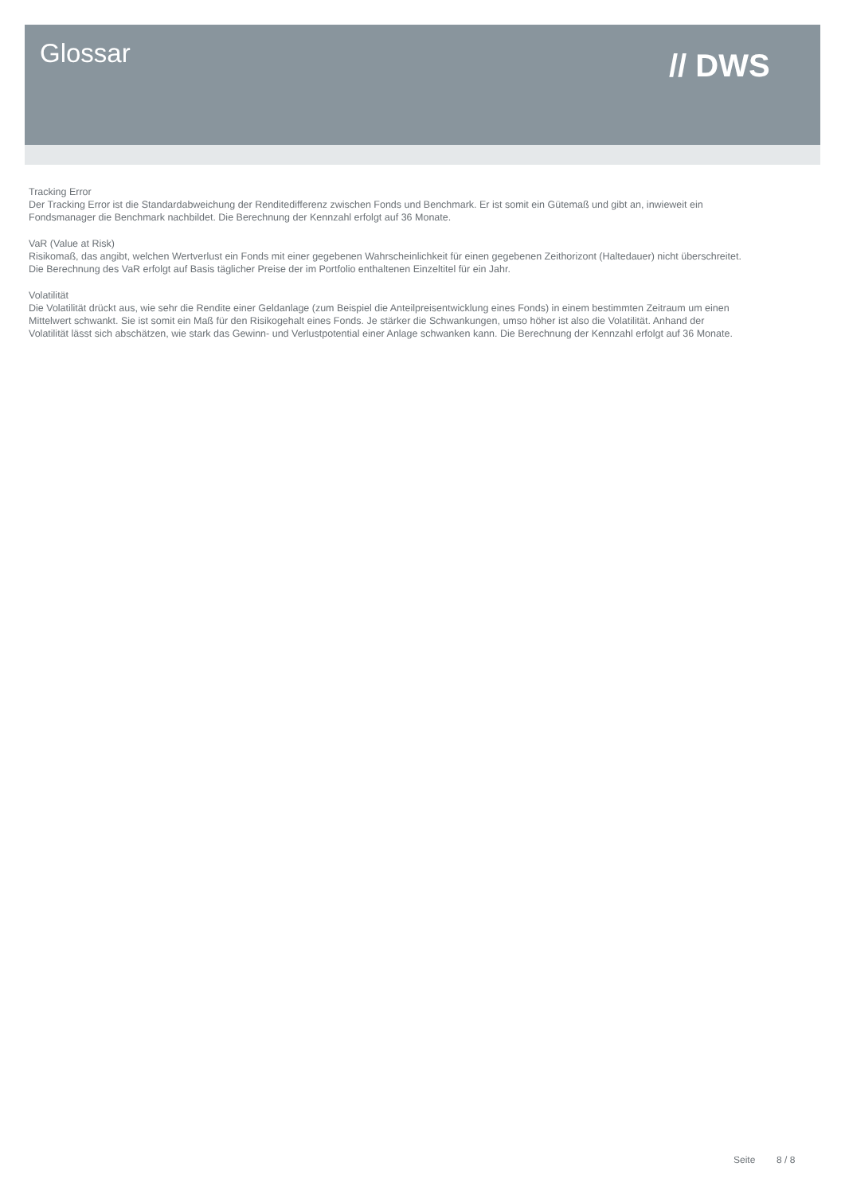Glossar // DWS
Tracking Error
Der Tracking Error ist die Standardabweichung der Renditedifferenz zwischen Fonds und Benchmark. Er ist somit ein Gütemaß und gibt an, inwieweit ein Fondsmanager die Benchmark nachbildet. Die Berechnung der Kennzahl erfolgt auf 36 Monate.
VaR (Value at Risk)
Risikomaß, das angibt, welchen Wertverlust ein Fonds mit einer gegebenen Wahrscheinlichkeit für einen gegebenen Zeithorizont (Haltedauer) nicht überschreitet. Die Berechnung des VaR erfolgt auf Basis täglicher Preise der im Portfolio enthaltenen Einzeltitel für ein Jahr.
Volatilität
Die Volatilität drückt aus, wie sehr die Rendite einer Geldanlage (zum Beispiel die Anteilpreisentwicklung eines Fonds) in einem bestimmten Zeitraum um einen Mittelwert schwankt. Sie ist somit ein Maß für den Risikogehalt eines Fonds. Je stärker die Schwankungen, umso höher ist also die Volatilität. Anhand der Volatilität lässt sich abschätzen, wie stark das Gewinn- und Verlustpotential einer Anlage schwanken kann. Die Berechnung der Kennzahl erfolgt auf 36 Monate.
Seite 8 / 8